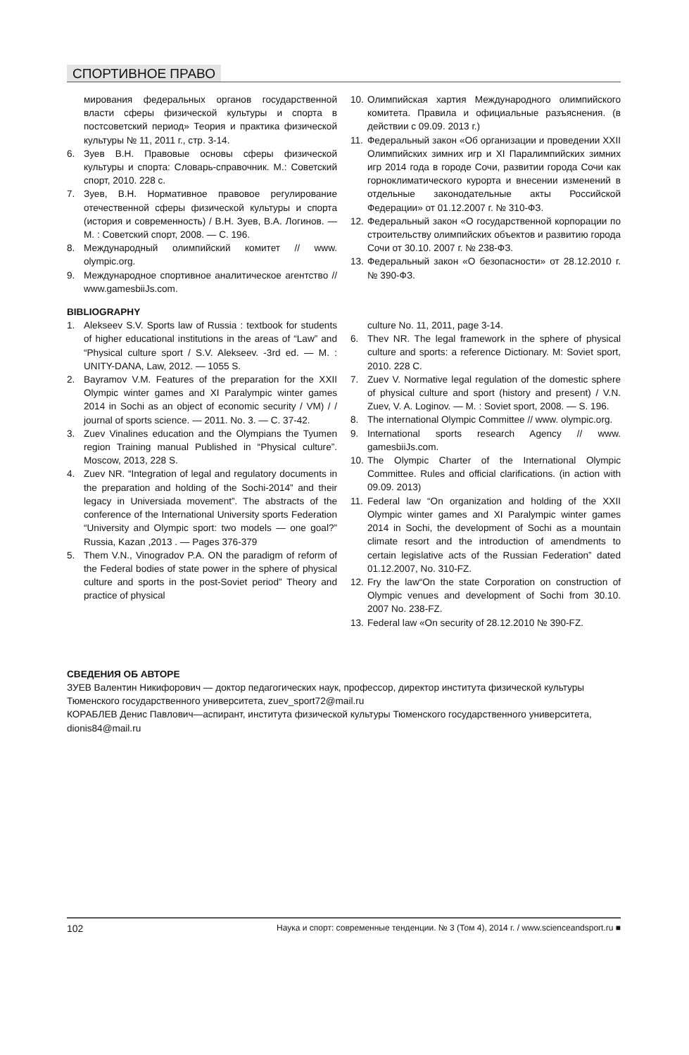СПОРТИВНОЕ ПРАВО
мирования федеральных органов государственной власти сферы физической культуры и спорта в постсоветский период» Теория и практика физической культуры № 11, 2011 г., стр. 3-14.
6. Зуев В.Н. Правовые основы сферы физической культуры и спорта: Словарь-справочник. М.: Советский спорт, 2010. 228 с.
7. Зуев, В.Н. Нормативное правовое регулирование отечественной сферы физической культуры и спорта (история и современность) / В.Н. Зуев, В.А. Логинов. — М. : Советский спорт, 2008. — С. 196.
8. Международный олимпийский комитет // www. olympic.org.
9. Международное спортивное аналитическое агентство // www.gamesbiiJs.com.
10. Олимпийская хартия Международного олимпийского комитета. Правила и официальные разъяснения. (в действии с 09.09. 2013 г.)
11. Федеральный закон «Об организации и проведении XXII Олимпийских зимних игр и XI Паралимпийских зимних игр 2014 года в городе Сочи, развитии города Сочи как горноклиматического курорта и внесении изменений в отдельные законодательные акты Российской Федерации» от 01.12.2007 г. № 310-ФЗ.
12. Федеральный закон «О государственной корпорации по строительству олимпийских объектов и развитию города Сочи от 30.10. 2007 г. № 238-ФЗ.
13. Федеральный закон «О безопасности» от 28.12.2010 г. № 390-ФЗ.
BIBLIOGRAPHY
1. Alekseev S.V. Sports law of Russia : textbook for students of higher educational institutions in the areas of “Law” and “Physical culture sport / S.V. Alekseev. -3rd ed. — M. : UNITY-DANA, Law, 2012. — 1055 S.
2. Bayramov V.M. Features of the preparation for the XXII Olympic winter games and XI Paralympic winter games 2014 in Sochi as an object of economic security / VM) / / journal of sports science. — 2011. No. 3. — C. 37-42.
3. Zuev Vinalines education and the Olympians the Tyumen region Training manual Published in “Physical culture”. Moscow, 2013, 228 S.
4. Zuev NR. “Integration of legal and regulatory documents in the preparation and holding of the Sochi-2014” and their legacy in Universiada movement”. The abstracts of the conference of the International University sports Federation “University and Olympic sport: two models — one goal?” Russia, Kazan ,2013 . — Pages 376-379
5. Them V.N., Vinogradov P.A. ON the paradigm of reform of the Federal bodies of state power in the sphere of physical culture and sports in the post-Soviet period” Theory and practice of physical
culture No. 11, 2011, page 3-14.
6. Thev NR. The legal framework in the sphere of physical culture and sports: a reference Dictionary. M: Soviet sport, 2010. 228 C.
7. Zuev V. Normative legal regulation of the domestic sphere of physical culture and sport (history and present) / V.N. Zuev, V. A. Loginov. — M. : Soviet sport, 2008. — S. 196.
8. The international Olympic Committee // www. olympic.org.
9. International sports research Agency // www. gamesbiiJs.com.
10. The Olympic Charter of the International Olympic Committee. Rules and official clarifications. (in action with 09.09. 2013)
11. Federal law “On organization and holding of the XXII Olympic winter games and XI Paralympic winter games 2014 in Sochi, the development of Sochi as a mountain climate resort and the introduction of amendments to certain legislative acts of the Russian Federation” dated 01.12.2007, No. 310-FZ.
12. Fry the law“On the state Corporation on construction of Olympic venues and development of Sochi from 30.10. 2007 No. 238-FZ.
13. Federal law «On security of 28.12.2010 № 390-FZ.
СВЕДЕНИЯ ОБ АВТОРЕ
ЗУЕВ Валентин Никифорович — доктор педагогических наук, профессор, директор института физической культуры Тюменского государственного университета, zuev_sport72@mail.ru
КОРАБЛЕВ Денис Павлович—аспирант, института физической культуры Тюменского государственного университета, dionis84@mail.ru
102 Наука и спорт: современные тенденции. № 3 (Том 4), 2014 г. / www.scienceandsport.ru ■